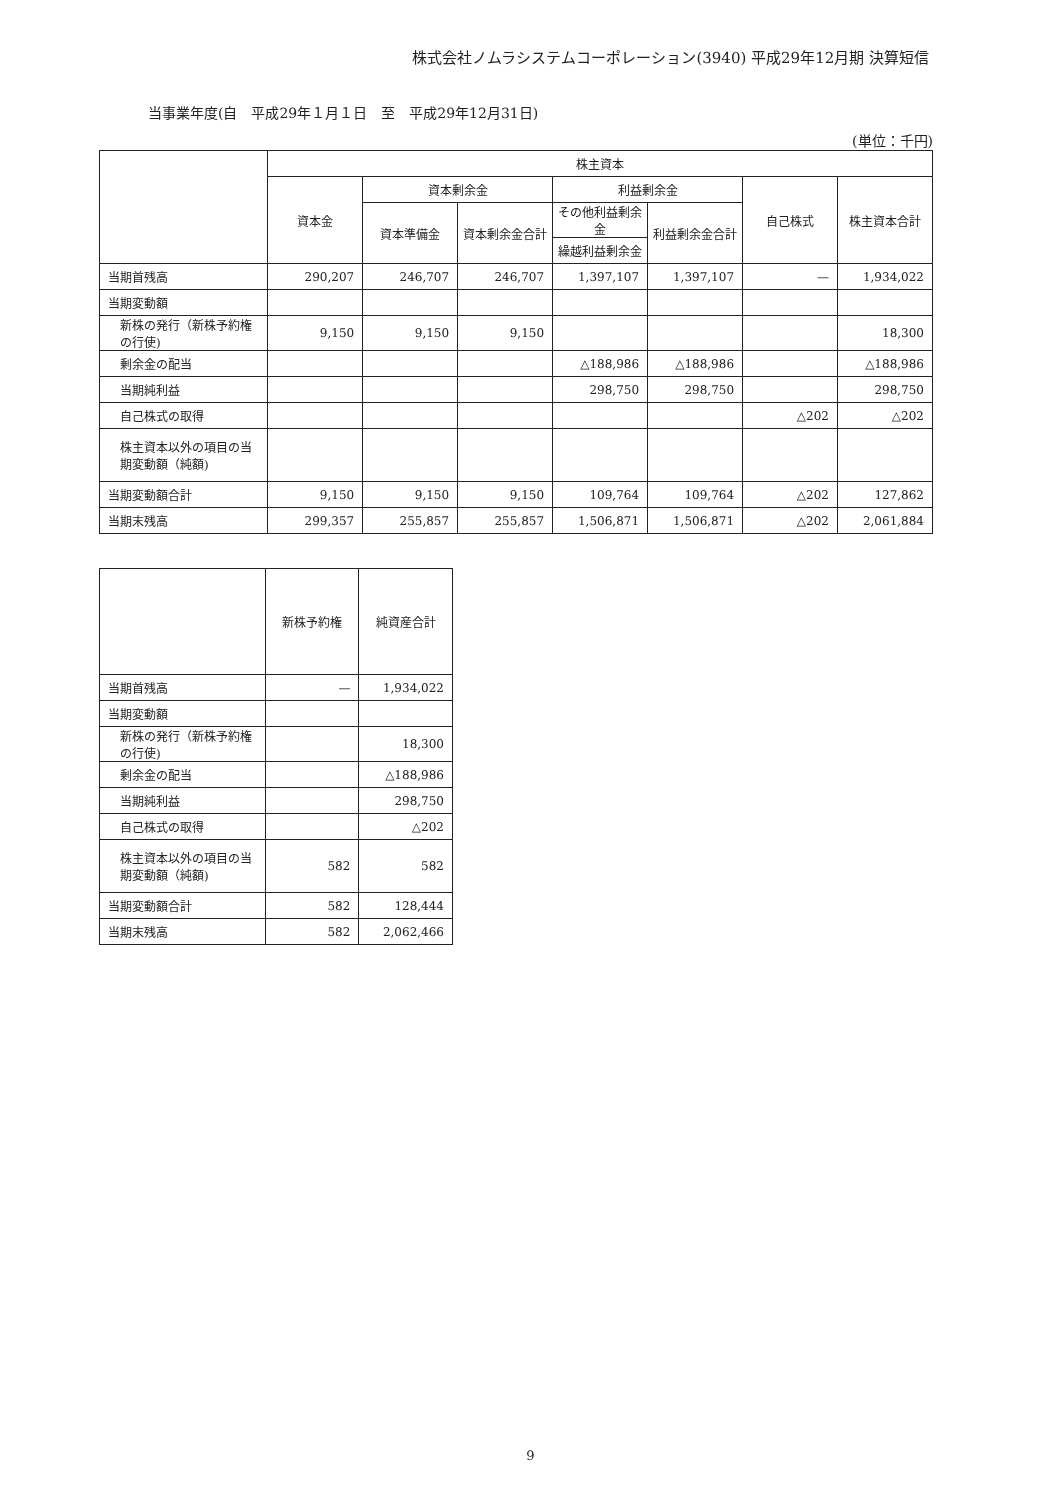株式会社ノムラシステムコーポレーション(3940) 平成29年12月期 決算短信
当事業年度(自　平成29年１月１日　至　平成29年12月31日)
(単位：千円)
| | 株主資本 | | | | | | |
| --- | --- | --- | --- | --- | --- | --- | --- |
| | 資本金 | 資本剰余金 | | 利益剰余金 | | 自己株式 | 株主資本合計 |
| | | 資本準備金 | 資本剰余金合計 | その他利益剰余金 | 利益剰余金合計 | | |
| | | | | 繰越利益剰余金 | | | |
| 当期首残高 | 290,207 | 246,707 | 246,707 | 1,397,107 | 1,397,107 | — | 1,934,022 |
| 当期変動額 | | | | | | | |
| 新株の発行（新株予約権の行使) | 9,150 | 9,150 | 9,150 | | | | 18,300 |
| 剰余金の配当 | | | | △188,986 | △188,986 | | △188,986 |
| 当期純利益 | | | | 298,750 | 298,750 | | 298,750 |
| 自己株式の取得 | | | | | | △202 | △202 |
| 株主資本以外の項目の当期変動額（純額) | | | | | | | |
| 当期変動額合計 | 9,150 | 9,150 | 9,150 | 109,764 | 109,764 | △202 | 127,862 |
| 当期末残高 | 299,357 | 255,857 | 255,857 | 1,506,871 | 1,506,871 | △202 | 2,061,884 |
| | 新株予約権 | 純資産合計 |
| --- | --- | --- |
| 当期首残高 | — | 1,934,022 |
| 当期変動額 | | |
| 新株の発行（新株予約権の行使) | | 18,300 |
| 剰余金の配当 | | △188,986 |
| 当期純利益 | | 298,750 |
| 自己株式の取得 | | △202 |
| 株主資本以外の項目の当期変動額（純額) | 582 | 582 |
| 当期変動額合計 | 582 | 128,444 |
| 当期末残高 | 582 | 2,062,466 |
9